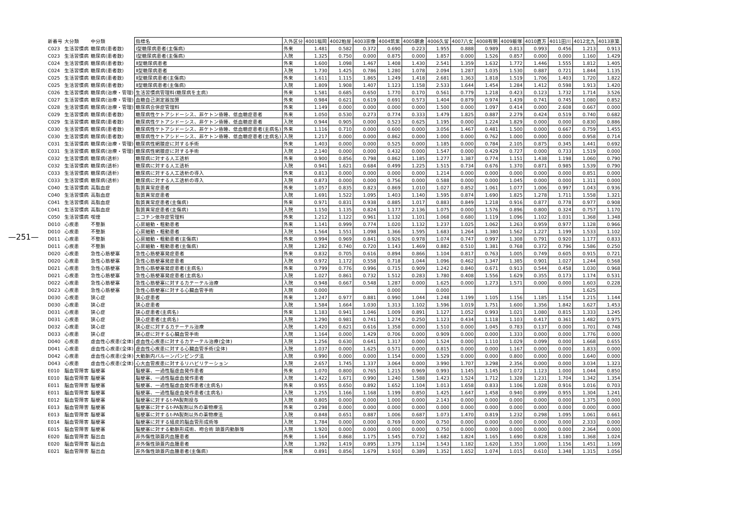—251—
| 新番号 | 大分類 | 中分類 | 指標名 | 入外区分 | 4001福岡 | 4002粕屋 | 4003宗像 | 4004筑紫 | 4005朝倉 | 4006久留 | 4007八女 | 4008有明 | 4009飯塚 | 4010直方 | 4011田川 | 4012北九 | 4013京築 |
| --- | --- | --- | --- | --- | --- | --- | --- | --- | --- | --- | --- | --- | --- | --- | --- | --- | --- |
| C023 | 生活習慣病 | 糖尿病(患者数) | Ⅰ型糖尿病患者(主傷病) | 外来 | 1.481 | 0.582 | 0.372 | 0.690 | 0.223 | 1.955 | 0.888 | 0.989 | 0.813 | 0.993 | 0.456 | 1.213 | 0.913 |
| C023 | 生活習慣病 | 糖尿病(患者数) | Ⅰ型糖尿病患者(主傷病) | 入院 | 1.325 | 0.750 | 0.000 | 0.875 | 0.000 | 1.857 | 0.000 | 1.526 | 0.857 | 0.000 | 0.000 | 1.160 | 1.429 |
| C024 | 生活習慣病 | 糖尿病(患者数) | Ⅱ型糖尿病患者 | 外来 | 1.600 | 1.098 | 1.467 | 1.408 | 1.430 | 2.541 | 1.359 | 1.632 | 1.772 | 1.446 | 1.555 | 1.812 | 1.405 |
| C024 | 生活習慣病 | 糖尿病(患者数) | Ⅱ型糖尿病患者 | 入院 | 1.730 | 1.425 | 0.786 | 1.280 | 1.078 | 2.094 | 1.287 | 1.035 | 1.530 | 0.887 | 0.721 | 1.844 | 1.135 |
| C025 | 生活習慣病 | 糖尿病(患者数) | Ⅱ型糖尿病患者(主傷病) | 外来 | 1.611 | 1.115 | 1.865 | 1.249 | 1.418 | 2.681 | 1.363 | 1.818 | 1.519 | 1.706 | 1.403 | 1.720 | 1.822 |
| C025 | 生活習慣病 | 糖尿病(患者数) | Ⅱ型糖尿病患者(主傷病) | 入院 | 1.809 | 1.908 | 1.407 | 1.123 | 1.158 | 2.533 | 1.644 | 1.454 | 1.284 | 1.412 | 0.598 | 1.913 | 1.420 |
| C026 | 生活習慣病 | 糖尿病(治療・管理) | 生活習慣病管理料(糖尿病を主病) | 外来 | 1.581 | 0.685 | 0.650 | 1.770 | 0.170 | 0.561 | 0.779 | 1.218 | 0.423 | 0.123 | 1.732 | 1.714 | 3.526 |
| C027 | 生活習慣病 | 糖尿病(治療・管理) | 血糖自己測定器加算 | 外来 | 0.984 | 0.621 | 0.619 | 0.691 | 0.573 | 1.404 | 0.879 | 0.974 | 1.439 | 0.741 | 0.745 | 1.080 | 0.852 |
| C028 | 生活習慣病 | 糖尿病(治療・管理) | 糖尿病合併症管理料 | 外来 | 1.149 | 0.000 | 0.000 | 0.000 | 0.000 | 1.500 | 0.000 | 1.097 | 0.414 | 0.000 | 2.608 | 0.667 | 0.000 |
| C029 | 生活習慣病 | 糖尿病(患者数) | 糖尿病性ケトアシドーシス、非ケトン昏睡、低血糖症患者 | 外来 | 1.050 | 0.530 | 0.273 | 0.774 | 0.333 | 1.479 | 1.825 | 0.887 | 2.279 | 0.424 | 0.519 | 0.740 | 0.682 |
| C029 | 生活習慣病 | 糖尿病(患者数) | 糖尿病性ケトアシドーシス、非ケトン昏睡、低血糖症患者 | 入院 | 0.944 | 0.905 | 0.000 | 0.523 | 0.625 | 1.195 | 0.000 | 1.224 | 1.829 | 0.000 | 0.000 | 0.830 | 0.886 |
| C030 | 生活習慣病 | 糖尿病(患者数) | 糖尿病性ケトアシドーシス、非ケトン昏睡、低血糖症患者(主病名) | 外来 | 1.116 | 0.710 | 0.000 | 0.600 | 0.000 | 3.056 | 1.467 | 0.481 | 1.500 | 0.000 | 0.667 | 0.759 | 1.455 |
| C030 | 生活習慣病 | 糖尿病(患者数) | 糖尿病性ケトアシドーシス、非ケトン昏睡、低血糖症患者(主病名) | 入院 | 1.217 | 0.000 | 0.000 | 0.862 | 0.000 | 1.000 | 0.000 | 0.762 | 1.000 | 0.000 | 0.000 | 0.958 | 0.714 |
| C031 | 生活習慣病 | 糖尿病(治療・管理) | 糖尿病性網膜症に対する手術 | 外来 | 1.403 | 0.000 | 0.000 | 0.525 | 0.000 | 1.185 | 0.000 | 0.784 | 2.105 | 0.875 | 0.345 | 1.441 | 0.692 |
| C031 | 生活習慣病 | 糖尿病(治療・管理) | 糖尿病性網膜症に対する手術 | 入院 | 2.140 | 0.000 | 0.000 | 0.432 | 0.000 | 1.547 | 0.000 | 0.429 | 0.727 | 0.000 | 0.733 | 1.519 | 0.000 |
| C032 | 生活習慣病 | 糖尿病(透析) | 糖尿病に対する人工透析 | 外来 | 0.900 | 0.856 | 0.798 | 0.862 | 1.185 | 1.277 | 1.387 | 0.774 | 1.151 | 1.438 | 1.198 | 1.060 | 0.790 |
| C032 | 生活習慣病 | 糖尿病(透析) | 糖尿病に対する人工透析 | 入院 | 0.941 | 1.621 | 0.684 | 0.499 | 1.225 | 1.515 | 0.734 | 0.676 | 1.370 | 0.871 | 0.985 | 1.539 | 0.790 |
| C033 | 生活習慣病 | 糖尿病(透析) | 糖尿病に対する人工透析の導入 | 外来 | 0.813 | 0.000 | 0.000 | 0.000 | 0.000 | 1.214 | 0.000 | 0.000 | 0.000 | 0.000 | 0.000 | 0.851 | 0.000 |
| C033 | 生活習慣病 | 糖尿病(透析) | 糖尿病に対する人工透析の導入 | 入院 | 0.873 | 0.000 | 0.000 | 0.756 | 0.000 | 0.588 | 0.000 | 0.000 | 1.045 | 0.000 | 0.000 | 1.311 | 0.000 |
| C040 | 生活習慣病 | 高脂血症 | 脂質異常症患者 | 外来 | 1.057 | 0.835 | 0.823 | 0.869 | 1.010 | 1.027 | 0.852 | 1.061 | 1.077 | 1.006 | 0.997 | 1.043 | 0.936 |
| C040 | 生活習慣病 | 高脂血症 | 脂質異常症患者 | 入院 | 1.691 | 1.522 | 1.095 | 1.403 | 1.140 | 1.595 | 0.874 | 1.690 | 1.825 | 1.278 | 1.711 | 1.558 | 1.321 |
| C041 | 生活習慣病 | 高脂血症 | 脂質異常症患者(主傷病) | 外来 | 0.971 | 0.831 | 0.938 | 0.885 | 1.017 | 0.883 | 0.849 | 1.218 | 0.916 | 0.877 | 0.778 | 0.977 | 0.908 |
| C041 | 生活習慣病 | 高脂血症 | 脂質異常症患者(主傷病) | 入院 | 1.150 | 1.135 | 0.824 | 1.177 | 2.136 | 1.075 | 0.000 | 1.576 | 0.896 | 0.800 | 0.324 | 0.757 | 1.170 |
| C050 | 生活習慣病 | 喫煙 | ニコチン依存症管理料 | 外来 | 1.212 | 1.122 | 0.961 | 1.132 | 1.101 | 1.068 | 0.680 | 1.119 | 1.096 | 1.102 | 1.031 | 1.368 | 1.348 |
| D010 | 心疾患 | 不整脈 | 心房細動・粗動患者 | 外来 | 1.141 | 0.999 | 0.774 | 1.020 | 1.132 | 1.237 | 1.025 | 1.062 | 1.263 | 0.959 | 0.977 | 1.128 | 0.966 |
| D010 | 心疾患 | 不整脈 | 心房細動・粗動患者 | 入院 | 1.564 | 1.551 | 1.098 | 1.366 | 1.595 | 1.683 | 1.264 | 1.380 | 1.562 | 1.227 | 1.199 | 1.533 | 1.102 |
| D011 | 心疾患 | 不整脈 | 心房細動・粗動患者(主傷病) | 外来 | 0.994 | 0.969 | 0.841 | 0.926 | 0.978 | 1.074 | 0.747 | 0.997 | 1.308 | 0.791 | 0.920 | 1.177 | 0.833 |
| D011 | 心疾患 | 不整脈 | 心房細動・粗動患者(主傷病) | 入院 | 1.282 | 0.740 | 0.720 | 1.143 | 1.469 | 0.882 | 0.510 | 1.381 | 0.768 | 0.372 | 0.796 | 1.586 | 0.250 |
| D020 | 心疾患 | 急性心筋梗塞 | 急性心筋梗塞発症患者 | 外来 | 0.832 | 0.705 | 0.616 | 0.894 | 0.866 | 1.104 | 0.817 | 0.763 | 1.005 | 0.749 | 0.605 | 0.915 | 0.721 |
| D020 | 心疾患 | 急性心筋梗塞 | 急性心筋梗塞発症患者 | 入院 | 0.972 | 1.172 | 0.558 | 0.718 | 1.044 | 1.096 | 0.462 | 1.347 | 1.385 | 0.901 | 1.027 | 1.244 | 0.568 |
| D021 | 心疾患 | 急性心筋梗塞 | 急性心筋梗塞発症患者(主病名) | 外来 | 0.799 | 0.776 | 0.996 | 0.715 | 0.909 | 1.242 | 0.840 | 0.671 | 0.913 | 0.544 | 0.458 | 1.030 | 0.968 |
| D021 | 心疾患 | 急性心筋梗塞 | 急性心筋梗塞発症患者(主病名) | 入院 | 1.027 | 0.861 | 0.732 | 1.512 | 0.283 | 1.780 | 0.408 | 1.556 | 1.629 | 0.355 | 0.173 | 1.174 | 0.531 |
| D022 | 心疾患 | 急性心筋梗塞 | 急性心筋梗塞に対するカテーテル治療 | 入院 | 0.948 | 0.667 | 0.548 | 1.287 | 0.000 | 1.625 | 0.000 | 1.273 | 1.571 | 0.000 | 0.000 | 1.603 | 0.228 |
| D023 | 心疾患 | 急性心筋梗塞 | 急性心筋梗塞に対する心臓血管手術 | 入院 | 0.000 | | | 0.000 | | 0.000 | | | | | | 1.625 | |
| D030 | 心疾患 | 狭心症 | 狭心症患者 | 外来 | 1.247 | 0.977 | 0.881 | 0.990 | 1.044 | 1.248 | 1.199 | 1.105 | 1.156 | 1.185 | 1.154 | 1.215 | 1.144 |
| D030 | 心疾患 | 狭心症 | 狭心症患者 | 入院 | 1.584 | 1.664 | 1.030 | 1.313 | 1.102 | 1.596 | 1.019 | 1.751 | 1.600 | 1.356 | 1.842 | 1.627 | 1.453 |
| D031 | 心疾患 | 狭心症 | 狭心症患者(主病名) | 外来 | 1.183 | 0.941 | 1.046 | 1.009 | 0.891 | 1.127 | 1.052 | 0.993 | 1.021 | 1.080 | 0.815 | 1.333 | 1.245 |
| D031 | 心疾患 | 狭心症 | 狭心症患者(主病名) | 入院 | 1.290 | 0.981 | 0.741 | 1.274 | 0.250 | 1.123 | 0.434 | 1.118 | 1.103 | 0.417 | 0.361 | 1.482 | 0.975 |
| D032 | 心疾患 | 狭心症 | 狭心症に対するカテーテル治療 | 入院 | 1.420 | 0.621 | 0.616 | 1.358 | 0.000 | 1.510 | 0.000 | 1.045 | 0.783 | 0.137 | 0.000 | 1.701 | 0.748 |
| D033 | 心疾患 | 狭心症 | 狭心症に対する心臓血管手術 | 入院 | 1.164 | 0.000 | 1.429 | 0.706 | 0.000 | 0.909 | 0.000 | 0.000 | 1.333 | 0.000 | 0.000 | 1.776 | 0.000 |
| D040 | 心疾患 | 虚血性心疾患(全体) | 虚血性心疾患に対するカテーテル治療(全体) | 入院 | 1.256 | 0.630 | 0.641 | 1.317 | 0.000 | 1.524 | 0.000 | 1.110 | 1.029 | 0.099 | 0.000 | 1.668 | 0.655 |
| D041 | 心疾患 | 虚血性心疾患(全体) | 虚血性心疾患に対する心臓血管手術(全体) | 入院 | 1.037 | 0.000 | 1.625 | 0.571 | 0.000 | 0.815 | 0.000 | 0.000 | 1.167 | 0.000 | 0.000 | 1.833 | 0.000 |
| D042 | 心疾患 | 虚血性心疾患(全体) | 大動脈内バルーンパンピング法 | 入院 | 0.990 | 0.000 | 0.000 | 1.154 | 0.000 | 1.529 | 0.000 | 0.000 | 0.800 | 0.000 | 0.000 | 1.640 | 0.000 |
| D043 | 心疾患 | 虚血性心疾患(全体) | 心大血管疾患に対するリハビリテーション | 入院 | 2.657 | 1.745 | 1.337 | 3.064 | 0.000 | 3.990 | 1.707 | 3.298 | 2.356 | 0.000 | 0.000 | 3.034 | 1.323 |
| E010 | 脳血管障害 | 脳梗塞 | 脳梗塞、一過性脳虚血発作患者 | 外来 | 1.070 | 0.800 | 0.765 | 1.215 | 0.969 | 0.993 | 1.145 | 1.145 | 1.072 | 1.123 | 1.000 | 1.044 | 0.850 |
| E010 | 脳血管障害 | 脳梗塞 | 脳梗塞、一過性脳虚血発作患者 | 入院 | 1.422 | 1.671 | 0.990 | 1.240 | 1.588 | 1.423 | 1.524 | 1.712 | 1.328 | 1.231 | 1.704 | 1.342 | 1.354 |
| E011 | 脳血管障害 | 脳梗塞 | 脳梗塞、一過性脳虚血発作患者(主病名) | 外来 | 0.955 | 0.650 | 0.892 | 1.652 | 1.104 | 1.013 | 1.658 | 0.833 | 1.106 | 1.028 | 0.916 | 1.016 | 0.703 |
| E011 | 脳血管障害 | 脳梗塞 | 脳梗塞、一過性脳虚血発作患者(主病名) | 入院 | 1.255 | 1.166 | 1.168 | 1.199 | 0.850 | 1.425 | 1.647 | 1.458 | 0.940 | 0.899 | 0.955 | 1.304 | 1.241 |
| E012 | 脳血管障害 | 脳梗塞 | 脳梗塞に対するt-PA製剤投与 | 入院 | 0.805 | 0.000 | 0.000 | 1.000 | 0.000 | 2.143 | 0.000 | 0.000 | 0.000 | 0.000 | 0.000 | 1.375 | 0.000 |
| E013 | 脳血管障害 | 脳梗塞 | 脳梗塞に対するt-PA製剤以外の薬物療法 | 外来 | 0.298 | 0.000 | 0.000 | 0.000 | 0.000 | 0.000 | 0.000 | 0.000 | 0.000 | 0.000 | 0.000 | 0.000 | 0.000 |
| E013 | 脳血管障害 | 脳梗塞 | 脳梗塞に対するt-PA製剤以外の薬物療法 | 入院 | 0.848 | 0.651 | 0.887 | 1.006 | 0.687 | 1.073 | 1.470 | 0.819 | 1.232 | 0.298 | 1.095 | 1.061 | 0.661 |
| E014 | 脳血管障害 | 脳梗塞 | 脳梗塞に対する経皮的脳血管形成術等 | 入院 | 1.784 | 0.000 | 0.000 | 0.769 | 0.000 | 0.750 | 0.000 | 0.000 | 0.000 | 0.000 | 0.000 | 2.333 | 0.000 |
| E015 | 脳血管障害 | 脳梗塞 | 脳梗塞に対する動脈形成術、吻合術 頭蓋内動脈等 | 入院 | 1.920 | 0.000 | 0.000 | 0.000 | 0.000 | 0.750 | 0.000 | 0.000 | 0.000 | 0.000 | 0.000 | 2.364 | 0.000 |
| E020 | 脳血管障害 | 脳出血 | 非外傷性頭蓋内血腫患者 | 外来 | 1.164 | 0.868 | 1.175 | 1.545 | 0.732 | 1.682 | 1.824 | 1.165 | 1.690 | 0.828 | 1.180 | 1.368 | 1.024 |
| E020 | 脳血管障害 | 脳出血 | 非外傷性頭蓋内血腫患者 | 入院 | 1.392 | 1.419 | 0.895 | 1.379 | 1.134 | 1.543 | 1.182 | 1.620 | 1.353 | 1.000 | 1.156 | 1.451 | 1.169 |
| E021 | 脳血管障害 | 脳出血 | 非外傷性頭蓋内血腫患者(主傷病) | 外来 | 0.891 | 0.856 | 1.679 | 1.910 | 0.389 | 1.352 | 1.652 | 1.074 | 1.015 | 0.610 | 1.348 | 1.315 | 1.056 |